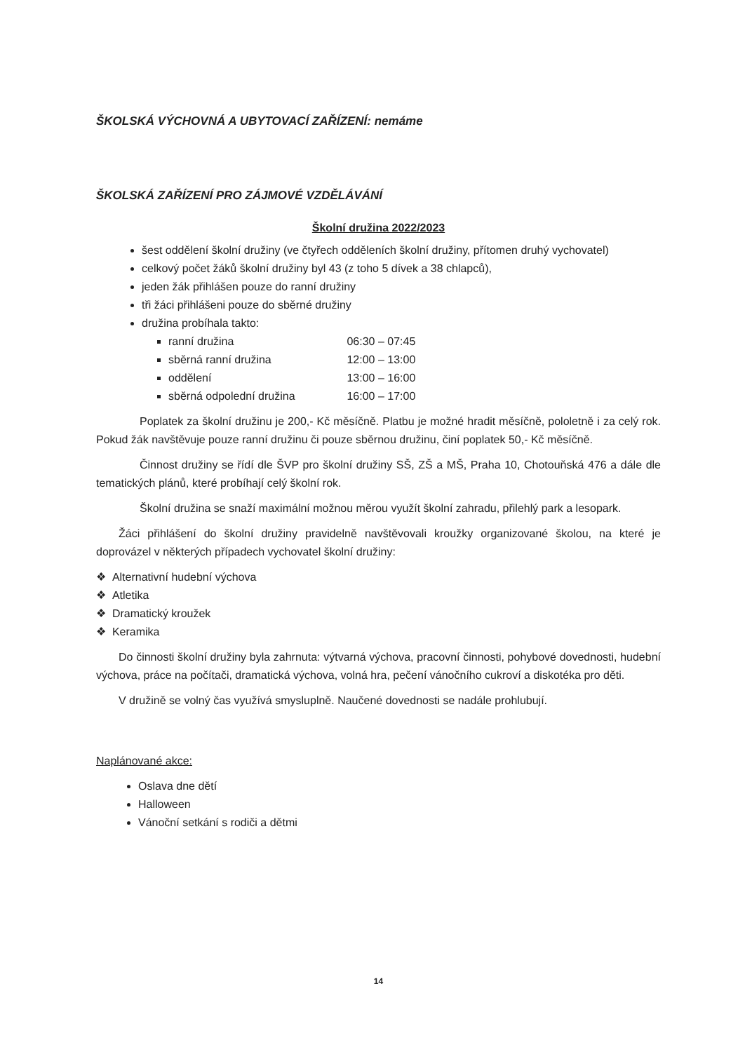ŠKOLSKÁ VÝCHOVNÁ A UBYTOVACÍ ZAŘÍZENÍ: nemáme
ŠKOLSKÁ ZAŘÍZENÍ PRO ZÁJMOVÉ VZDĚLÁVÁNÍ
Školní družina 2022/2023
šest oddělení školní družiny (ve čtyřech odděleních školní družiny, přítomen druhý vychovatel)
celkový počet žáků školní družiny byl 43 (z toho 5 dívek a 38 chlapců),
jeden žák přihlášen pouze do ranní družiny
tři žáci přihlášeni pouze do sběrné družiny
družina probíhala takto:
ranní družina 06:30 – 07:45
sběrná ranní družina 12:00 – 13:00
oddělení 13:00 – 16:00
sběrná odpolední družina 16:00 – 17:00
Poplatek za školní družinu je 200,- Kč měsíčně. Platbu je možné hradit měsíčně, pololetně i za celý rok. Pokud žák navštěvuje pouze ranní družinu či pouze sběrnou družinu, činí poplatek 50,- Kč měsíčně.
Činnost družiny se řídí dle ŠVP pro školní družiny SŠ, ZŠ a MŠ, Praha 10, Chotouňská 476 a dále dle tematických plánů, které probíhají celý školní rok.
Školní družina se snaží maximální možnou měrou využít školní zahradu, přilehlý park a lesopark.
Žáci přihlášení do školní družiny pravidelně navštěvovali kroužky organizované školou, na které je doprovázel v některých případech vychovatel školní družiny:
❖ Alternativní hudební výchova
❖ Atletika
❖ Dramatický kroužek
❖ Keramika
Do činnosti školní družiny byla zahrnuta: výtvarná výchova, pracovní činnosti, pohybové dovednosti, hudební výchova, práce na počítači, dramatická výchova, volná hra, pečení vánočního cukroví a diskotéka pro děti.
V družině se volný čas využívá smysluplně. Naučené dovednosti se nadále prohlubují.
Naplánované akce:
Oslava dne dětí
Halloween
Vánoční setkání s rodiči a dětmi
14